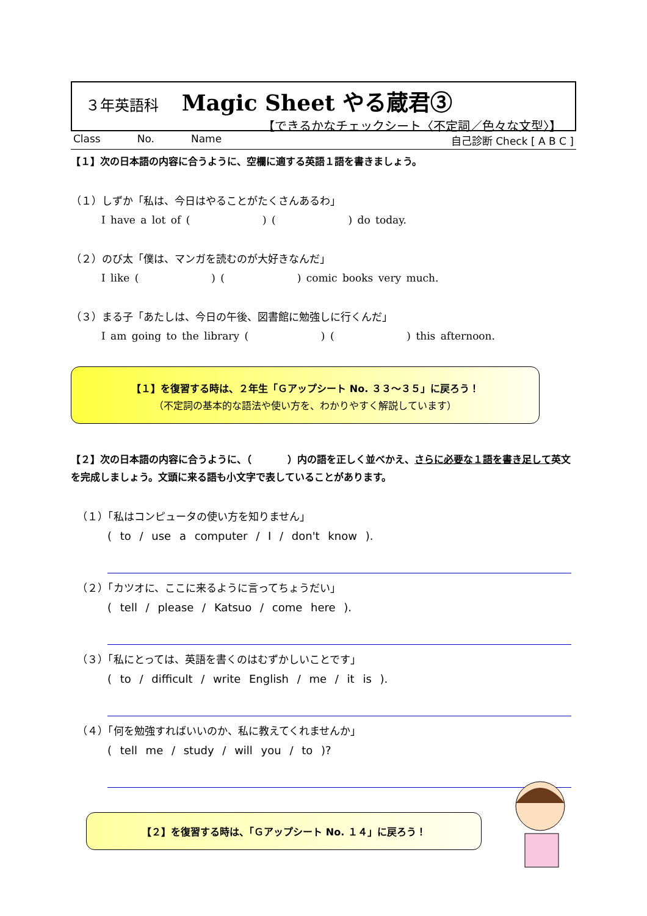３年英語科 Magic Sheet やる蔵君③
【できるかなチェックシート〈不定詞／色々な文型〉】
Class No. Name 自己診断 Check [ A B C ]
【１】次の日本語の内容に合うように、空欄に適する英語１語を書きましょう。
（１）しずか「私は、今日はやることがたくさんあるわ」
I have a lot of (        ) (        ) do today.
（２）のび太「僕は、マンガを読むのが大好きなんだ」
I like (        ) (        ) comic books very much.
（３）まる子「あたしは、今日の午後、図書館に勉強しに行くんだ」
I am going to the library (        ) (        ) this afternoon.
【１】を復習する時は、２年生「Ｇアップシート No. ３３～３５」に戻ろう！
（不定詞の基本的な語法や使い方を、わかりやすく解説しています）
【２】次の日本語の内容に合うように、（     ）内の語を正しく並べかえ、さらに必要な１語を書き足して英文を完成しましょう。文頭に来る語も小文字で表していることがあります。
（１）「私はコンピュータの使い方を知りません」
( to / use a computer / I / don't know ).
（２）「カツオに、ここに来るように言ってちょうだい」
( tell / please / Katsuo / come here ).
（３）「私にとっては、英語を書くのはむずかしいことです」
( to / difficult / write English / me / it is ).
（４）「何を勉強すればいいのか、私に教えてくれませんか」
( tell me / study / will you / to )?
【２】を復習する時は、「Ｇアップシート No. １４」に戻ろう！